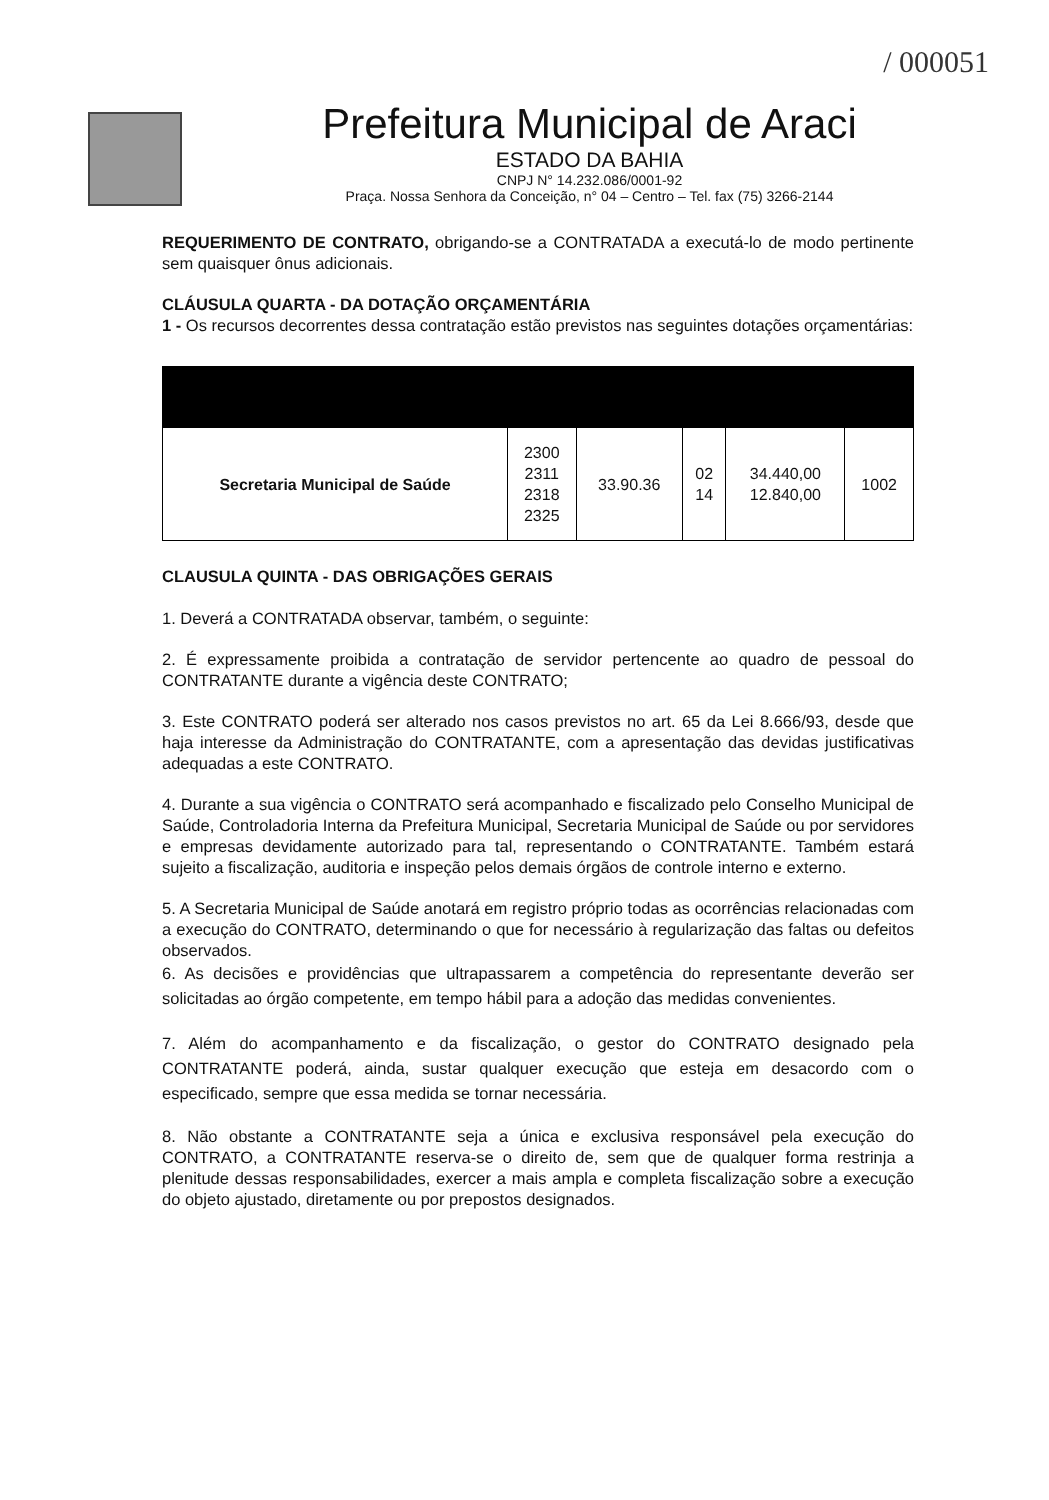/ 000051
Prefeitura Municipal de Araci
ESTADO DA BAHIA
CNPJ N° 14.232.086/0001-92
Praça. Nossa Senhora da Conceição, n° 04 – Centro – Tel. fax (75) 3266-2144
REQUERIMENTO DE CONTRATO, obrigando-se a CONTRATADA a executá-lo de modo pertinente sem quaisquer ônus adicionais.
CLÁUSULA QUARTA - DA DOTAÇÃO ORÇAMENTÁRIA
1 - Os recursos decorrentes dessa contratação estão previstos nas seguintes dotações orçamentárias:
| Secretaria Municipal de Saúde | 2300 2311 2318 2325 | 33.90.36 | 02 14 | 34.440,00 12.840,00 | 1002 |
CLAUSULA QUINTA - DAS OBRIGAÇÕES GERAIS
1. Deverá a CONTRATADA observar, também, o seguinte:
2. É expressamente proibida a contratação de servidor pertencente ao quadro de pessoal do CONTRATANTE durante a vigência deste CONTRATO;
3. Este CONTRATO poderá ser alterado nos casos previstos no art. 65 da Lei 8.666/93, desde que haja interesse da Administração do CONTRATANTE, com a apresentação das devidas justificativas adequadas a este CONTRATO.
4. Durante a sua vigência o CONTRATO será acompanhado e fiscalizado pelo Conselho Municipal de Saúde, Controladoria Interna da Prefeitura Municipal, Secretaria Municipal de Saúde ou por servidores e empresas devidamente autorizado para tal, representando o CONTRATANTE. Também estará sujeito a fiscalização, auditoria e inspeção pelos demais órgãos de controle interno e externo.
5. A Secretaria Municipal de Saúde anotará em registro próprio todas as ocorrências relacionadas com a execução do CONTRATO, determinando o que for necessário à regularização das faltas ou defeitos observados.
6. As decisões e providências que ultrapassarem a competência do representante deverão ser solicitadas ao órgão competente, em tempo hábil para a adoção das medidas convenientes.
7. Além do acompanhamento e da fiscalização, o gestor do CONTRATO designado pela CONTRATANTE poderá, ainda, sustar qualquer execução que esteja em desacordo com o especificado, sempre que essa medida se tornar necessária.
8. Não obstante a CONTRATANTE seja a única e exclusiva responsável pela execução do CONTRATO, a CONTRATANTE reserva-se o direito de, sem que de qualquer forma restrinja a plenitude dessas responsabilidades, exercer a mais ampla e completa fiscalização sobre a execução do objeto ajustado, diretamente ou por prepostos designados.